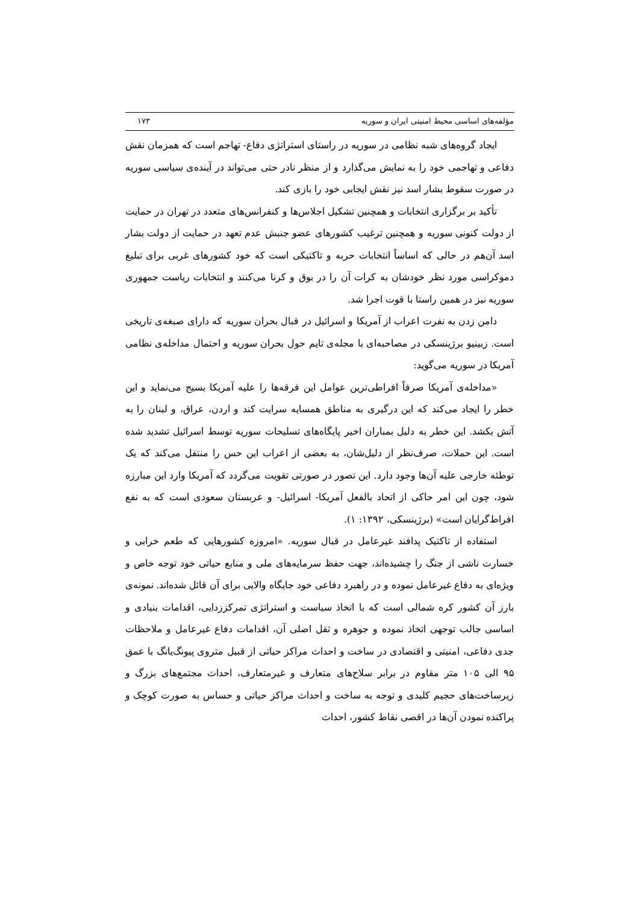مؤلفه‌های اساسی محیط امنیتی ایران و سوریه ۱۷۳
ایجاد گروه‌های شبه نظامی در سوریه در راستای استراتژی دفاع- تهاجم است که همزمان نقش دفاعی و تهاجمی خود را به نمایش می‌گذارد و از منظر نادر حتی می‌تواند در آینده‌ی سیاسی سوریه در صورت سقوط بشار اسد نیز نقش ایجابی خود را بازی کند.
تأکید بر برگزاری انتخابات و همچنین تشکیل اجلاس‌ها و کنفرانس‌های متعدد در تهران در حمایت از دولت کنونی سوریه و همچنین ترغیب کشورهای عضو جنبش عدم تعهد در حمایت از دولت بشار اسد آن‌هم در حالی که اساساً انتخابات حربه و تاکتیکی است که خود کشورهای غربی برای تبلیغ دموکراسی مورد نظر خودشان به کرات آن را در بوق و کرنا می‌کنند و انتخابات ریاست جمهوری سوریه نیز در همین راستا با قوت اجرا شد.
دامن زدن به نفرت اعراب از آمریکا و اسرائیل در قبال بحران سوریه که دارای صبغه‌ی تاریخی است. زبینیو برژینسکی در مصاحبه‌ای با مجله‌ی تایم حول بحران سوریه و احتمال مداخله‌ی نظامی آمریکا در سوریه می‌گوید:
«مداخله‌ی آمریکا صرفاً افراطی‌ترین عوامل این فرقه‌ها را علیه آمریکا بسیج می‌نماید و این خطر را ایجاد می‌کند که این درگیری به مناطق همسایه سرایت کند و اردن، عراق، و لبنان را به آتش بکشد. این خطر به دلیل بمباران اخیر پایگاه‌های تسلیحات سوریه توسط اسرائیل تشدید شده است. این حملات، صرف‌نظر از دلیل‌شان، به بعضی از اعراب این حس را منتقل می‌کند که یک توطئه خارجی علیه آن‌ها وجود دارد. این تصور در صورتی تقویت می‌گردد که آمریکا وارد این مبارزه شود، چون این امر حاکی از اتحاد بالفعل آمریکا- اسرائیل- و عربستان سعودی است که به نفع افراط‌گرایان است» (برژینسکی، ۱۳۹۲: ۱).
استفاده از تاکتیک پدافند غیرعامل در قبال سوریه. «امروزه کشورهایی که طعم خرابی و خسارت ناشی از جنگ را چشیده‌اند، جهت حفظ سرمایه‌های ملی و منابع حیاتی خود توجه خاص و ویژه‌ای به دفاع غیرعامل نموده و در راهبرد دفاعی خود جایگاه والایی برای آن قائل شده‌اند. نمونه‌ی بارز آن کشور کره شمالی است که با اتخاذ سیاست و استراتژی تمرکززدایی، اقدامات بنیادی و اساسی جالب توجهی اتخاذ نموده و جوهره و ثقل اصلی آن، اقدامات دفاع غیرعامل و ملاحظات جدی دفاعی، امنیتی و اقتصادی در ساخت و احداث مراکز حیاتی از قبیل متروی پیونگ‌یانگ با عمق ۹۵ الی ۱۰۵ متر مقاوم در برابر سلاح‌های متعارف و غیرمتعارف، احداث مجتمع‌های بزرگ و زیرساخت‌های حجیم کلیدی و توجه به ساخت و احداث مراکز حیاتی و حساس به صورت کوچک و پراکنده نمودن آن‌ها در اقصی نقاط کشور، احداث